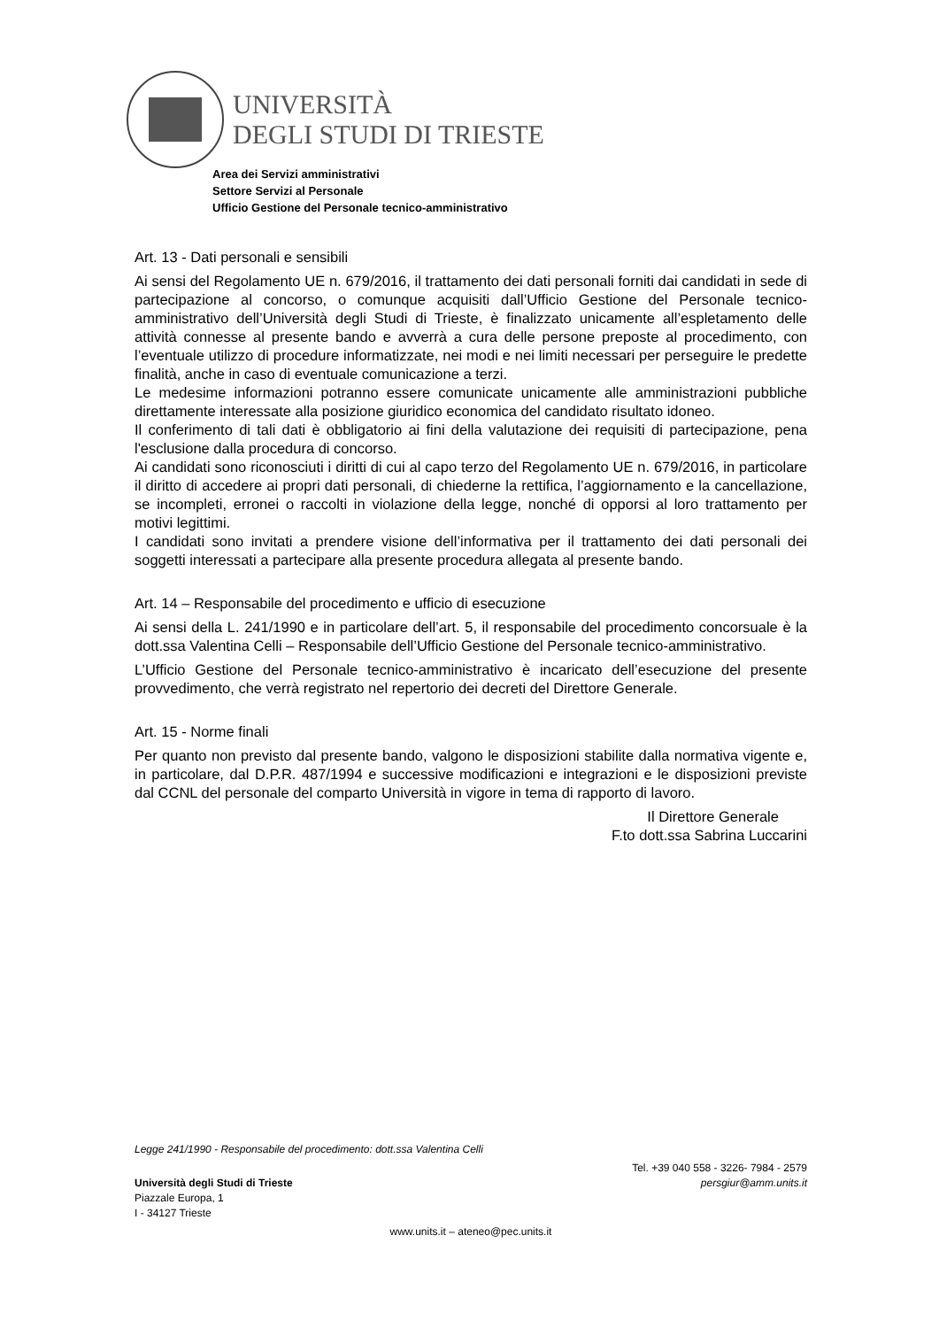UNIVERSITÀ
DEGLI STUDI DI TRIESTE
Area dei Servizi amministrativi
Settore Servizi al Personale
Ufficio Gestione del Personale tecnico-amministrativo
Art. 13 - Dati personali e sensibili
Ai sensi del Regolamento UE n. 679/2016, il trattamento dei dati personali forniti dai candidati in sede di partecipazione al concorso, o comunque acquisiti dall’Ufficio Gestione del Personale tecnico-amministrativo dell’Università degli Studi di Trieste, è finalizzato unicamente all’espletamento delle attività connesse al presente bando e avverrà a cura delle persone preposte al procedimento, con l’eventuale utilizzo di procedure informatizzate, nei modi e nei limiti necessari per perseguire le predette finalità, anche in caso di eventuale comunicazione a terzi.
Le medesime informazioni potranno essere comunicate unicamente alle amministrazioni pubbliche direttamente interessate alla posizione giuridico economica del candidato risultato idoneo.
Il conferimento di tali dati è obbligatorio ai fini della valutazione dei requisiti di partecipazione, pena l'esclusione dalla procedura di concorso.
Ai candidati sono riconosciuti i diritti di cui al capo terzo del Regolamento UE n. 679/2016, in particolare il diritto di accedere ai propri dati personali, di chiederne la rettifica, l’aggiornamento e la cancellazione, se incompleti, erronei o raccolti in violazione della legge, nonché di opporsi al loro trattamento per motivi legittimi.
I candidati sono invitati a prendere visione dell’informativa per il trattamento dei dati personali dei soggetti interessati a partecipare alla presente procedura allegata al presente bando.
Art. 14 – Responsabile del procedimento e ufficio di esecuzione
Ai sensi della L. 241/1990 e in particolare dell’art. 5, il responsabile del procedimento concorsuale è la dott.ssa Valentina Celli – Responsabile dell’Ufficio Gestione del Personale tecnico-amministrativo.
L’Ufficio Gestione del Personale tecnico-amministrativo è incaricato dell’esecuzione del presente provvedimento, che verrà registrato nel repertorio dei decreti del Direttore Generale.
Art. 15 - Norme finali
Per quanto non previsto dal presente bando, valgono le disposizioni stabilite dalla normativa vigente e, in particolare, dal D.P.R. 487/1994 e successive modificazioni e integrazioni e le disposizioni previste dal CCNL del personale del comparto Università in vigore in tema di rapporto di lavoro.
Il Direttore Generale
F.to dott.ssa Sabrina Luccarini
Legge 241/1990 - Responsabile del procedimento: dott.ssa Valentina Celli
Università degli Studi di Trieste
Piazzale Europa, 1
I - 34127 Trieste
Tel. +39 040 558 - 3226- 7984 - 2579
persgiur@amm.units.it
www.units.it – ateneo@pec.units.it